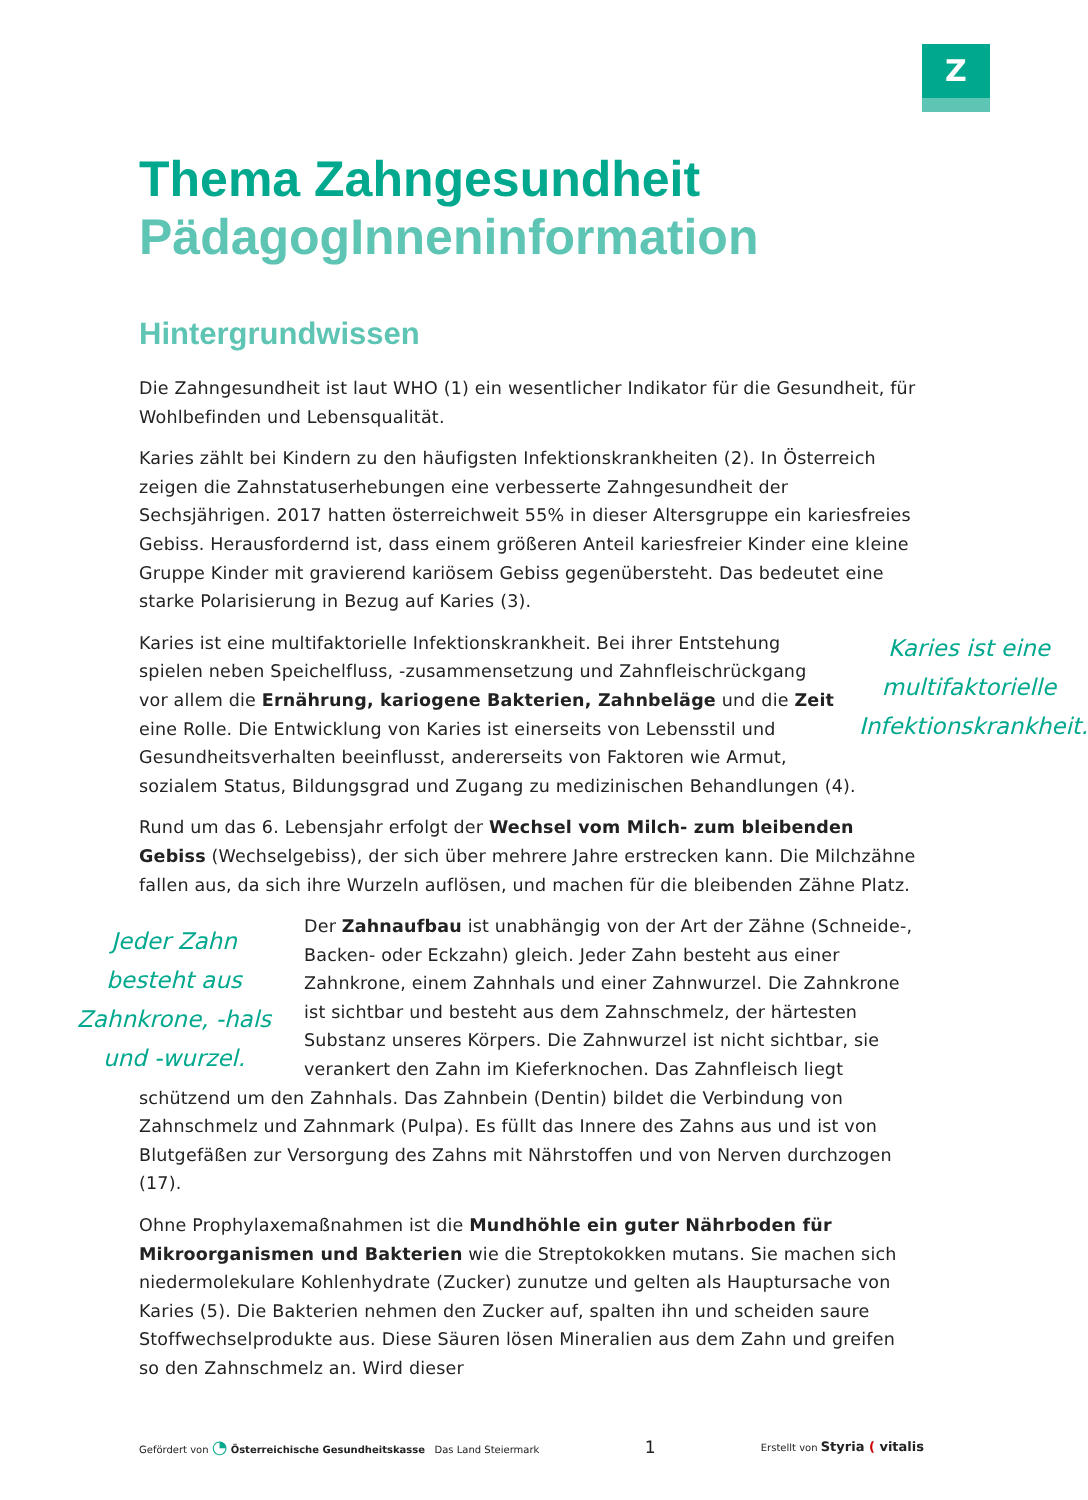Z
Thema Zahngesundheit
PädagogInneninformation
Hintergrundwissen
Die Zahngesundheit ist laut WHO (1) ein wesentlicher Indikator für die Gesundheit, für Wohlbefinden und Lebensqualität.
Karies zählt bei Kindern zu den häufigsten Infektionskrankheiten (2). In Österreich zeigen die Zahnstatuserhebungen eine verbesserte Zahngesundheit der Sechsjährigen. 2017 hatten österreichweit 55% in dieser Altersgruppe ein kariesfreies Gebiss. Herausfordernd ist, dass einem größeren Anteil kariesfreier Kinder eine kleine Gruppe Kinder mit gravierend kariösem Gebiss gegenübersteht. Das bedeutet eine starke Polarisierung in Bezug auf Karies (3).
Karies ist eine multifaktorielle Infektionskrankheit.
Karies ist eine multifaktorielle Infektionskrankheit. Bei ihrer Entstehung spielen neben Speichelfluss, -zusammensetzung und Zahnfleischrückgang vor allem die Ernährung, kariogene Bakterien, Zahnbeläge und die Zeit eine Rolle. Die Entwicklung von Karies ist einerseits von Lebensstil und Gesundheitsverhalten beeinflusst, andererseits von Faktoren wie Armut, sozialem Status, Bildungsgrad und Zugang zu medizinischen Behandlungen (4).
Rund um das 6. Lebensjahr erfolgt der Wechsel vom Milch- zum bleibenden Gebiss (Wechselgebiss), der sich über mehrere Jahre erstrecken kann. Die Milchzähne fallen aus, da sich ihre Wurzeln auflösen, und machen für die bleibenden Zähne Platz.
Jeder Zahn besteht aus Zahnkrone, -hals und -wurzel.
Der Zahnaufbau ist unabhängig von der Art der Zähne (Schneide-, Backen- oder Eckzahn) gleich. Jeder Zahn besteht aus einer Zahnkrone, einem Zahnhals und einer Zahnwurzel. Die Zahnkrone ist sichtbar und besteht aus dem Zahnschmelz, der härtesten Substanz unseres Körpers. Die Zahnwurzel ist nicht sichtbar, sie verankert den Zahn im Kieferknochen. Das Zahnfleisch liegt schützend um den Zahnhals. Das Zahnbein (Dentin) bildet die Verbindung von Zahnschmelz und Zahnmark (Pulpa). Es füllt das Innere des Zahns aus und ist von Blutgefäßen zur Versorgung des Zahns mit Nährstoffen und von Nerven durchzogen (17).
Ohne Prophylaxemaßnahmen ist die Mundhöhle ein guter Nährboden für Mikroorganismen und Bakterien wie die Streptokokken mutans. Sie machen sich niedermolekulare Kohlenhydrate (Zucker) zunutze und gelten als Hauptursache von Karies (5). Die Bakterien nehmen den Zucker auf, spalten ihn und scheiden saure Stoffwechselprodukte aus. Diese Säuren lösen Mineralien aus dem Zahn und greifen so den Zahnschmelz an. Wird dieser
Gefördert von ◔ Österreichische Gesundheitskasse Das Land Steiermark
1
Erstellt von Styria ( vitalis